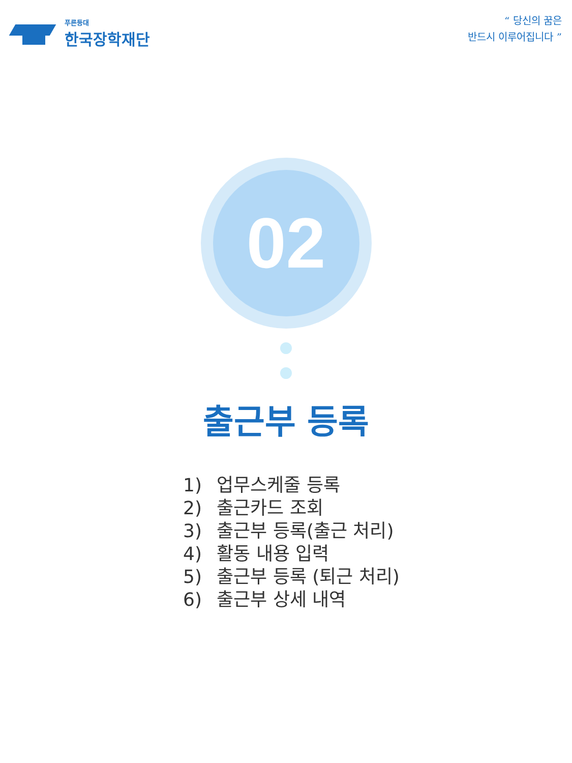푸른등대
한국장학재단
“ 당신의 꿈은
반드시 이루어집니다 ”
02
출근부 등록
1) 업무스케줄 등록
2) 출근카드 조회
3) 출근부 등록(출근 처리)
4) 활동 내용 입력
5) 출근부 등록 (퇴근 처리)
6) 출근부 상세 내역